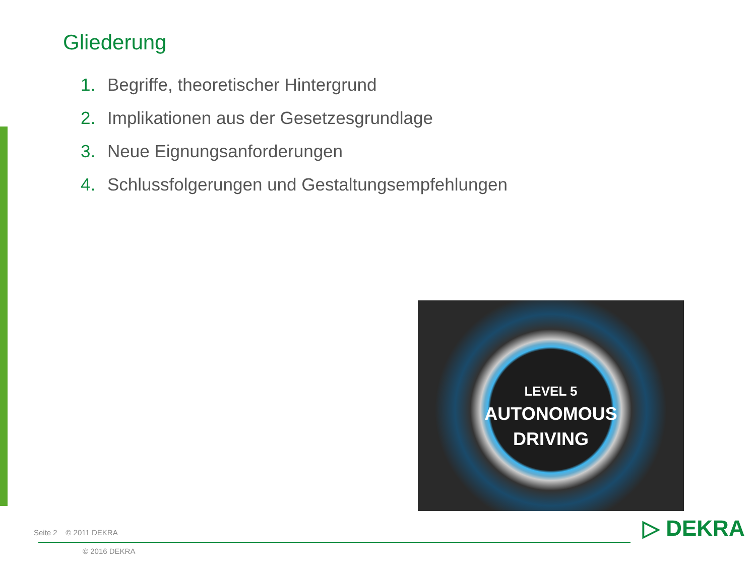Gliederung
1. Begriffe, theoretischer Hintergrund
2. Implikationen aus der Gesetzesgrundlage
3. Neue Eignungsanforderungen
4. Schlussfolgerungen und Gestaltungsempfehlungen
LEVEL 5
AUTONOMOUS
DRIVING
Seite 2 © 2011 DEKRA
© 2016 DEKRA
▷ DEKRA